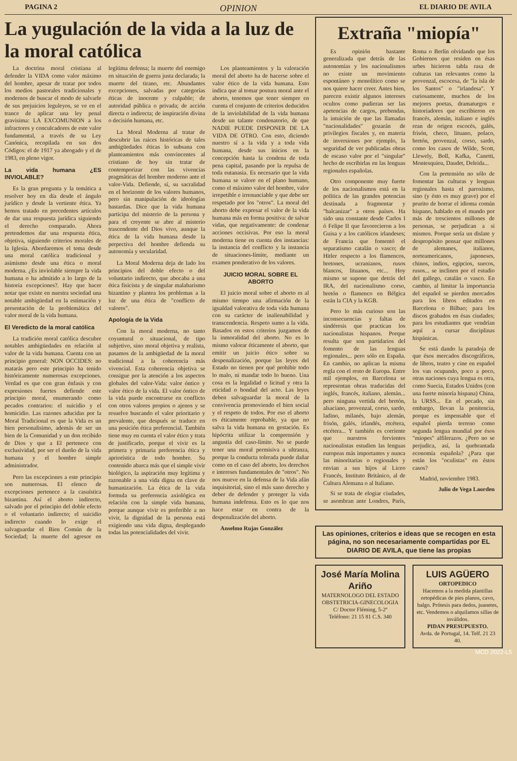PAGINA 2 OPINION EL DIARIO DE AVILA
La yugulación de la vida a la luz de la moral católica
La doctrina moral cristiana al defender la VIDA como valor máximo del hombre, apesar de tratar por todos los medios pastorales tradicionales y modernos de buscar el modo de salvarle de sus prejuicios leguleyos, se ve en el trance de aplicar una ley penal gravisima: LA EXCOMUNION a los infractores y conculcadores de este valor fundamental, a través de su Ley Canónica, recopilada en sus dos Códigos: el de 1917 ya abrogado y el de 1983, en pleno vigor.
La vida humana ¿ES INVIOLABLE?
Es la gran pregunta y la temática a resolver hoy en día desde el ángulo jurídico y desde la vertiente ética. Ya hemos tratado en precedentes artículos de dar una respuesta jurídica siguiendo el derecho comparado. Ahora pretendemos dar una respuesta ética, objetiva, siguiendo criterios morales de la Iglesia. Abordaremos el tema desde una moral católica tradicional y asimismo desde una ética o moral moderna. ¿Es inviolable siempre la vida humana o ha admitido a lo largo de la historia excepciones?. Hay que hacer notar que existe en nuestra sociedad una notable ambigüedad en la estimación y presentación de la problemática del valor moral de la vida humana.
El Veredicto de la moral católica
La tradición moral católica descubre notables ambigüedades en relación al valor de la vida humana. Cuenta con un principio general: NON OCCIDES: no matarás pero este principio ha tenido históricamente numerosas excepciones. Verdad es que con gran énfasis y con expresiones fuertes defiende este principio moral, enumerando como pecados contrarios: el suicidio y el homicidio. Las razones aducidas por la Moral Tradicional es que la Vida es un bien personalisimo, además de ser un bien de la Comunidad y un don recibido de Dios y que a El pertenece con exclusividad, por ser el dueño de la vida humana y el hombre simple administrador.
Pero las excepciones a este principio son numerosas. El elenco de excepciones pertenece a la casuística bizantina. Así el aborto indirecto, salvado por el principio del doble efecto o el voluntario indirecto; el suicidio indirecto cuando lo exige el salvaguardar el Bien Común de la Sociedad; la muerte del agresor en legítima defensa; la muerte del enemigo en situación de guerra justa declarada; la muerte del tirano, etc. Abundantes excepciones, salvadas por categorías éticas de inocente y culpable; de autoridad pública o privada; de acción directa o indirecta; de inspiración divina o decisión humana, etc.
La Moral Moderna al tratar de descubrir las raices históricas de tales ambigüedades éticas lo subsana con planteamientos más convincentes al cristiano de hoy sin tratar de contemporizar con las vivencias pragmáticas del hombre moderno ante el valor-Vida. Defiende, sí, su sacralidad en el horizonte de los valores humanos, pero sin manipulación de ideologías bastardas. Dice que la vida humana participa del misterio de la persona y para el creyente se abre al misterio trascendente del Dios vivo, aunque la ética de la vida humana desde la perpectiva del hombre defienda su autonomía y secularidad.
La Moral Moderna deja de lado los principios del doble efecto o del voluntario indirecto, que abocaba a una ética fisicista y de singular malabarismo bizantino y plantea los problemas a la luz de una ética de "conflicto de valores".
Apología de la Vida
Con la moral moderna, no tanto coyuntural o situacional, de tipo subjetivo, sino moral objetiva y realista, pasamos de la ambigüedad de la moral tradicional a la coherencia más vivencial. Esta coherencia objetiva se consigue por la atención a los aspectos globales del valor-Vida: valor óntico y valor ético de la vida. El valor óntico de la vida puede encontrarse en conflicto con otros valores propios o ajenos y se resuelve buscando el valor prioritario y prevalente, que después se traduce en una posición ética preferencial. También tiene muy en cuenta el valor ético y trata de justificarlo, porque el vivir es la primera y primaria preferencia ética y apriorística de todo hombre. Su contenido abarca más que el simple vivir biológico, la aspiración muy legítima y razonable a una vida digna en clave de humanización. La ética de la vida formula su preferencia axiológica en relación con la simple vida humana, porque aunque vivir es preferible a no vivir, la dignidad de la persona está exigiendo una vida digna, desplegando todas las potencialidades del vivir.
Los planteamientos y la valoración moral del aborto ha de hacerse sobre el valor ético de la vida humana. Esto indica que al tomar postura moral ante el aborto, tenemos que tener siempre en cuenta el conjunto de criterios deducidos de la inviolabilidad de la vida humana desde un talante condenatorio, de que NADIE PUEDE DISPONER DE LA VIDA DE OTRO. Con esto, diciendo nuestro sí a la vida y a toda vida humana, desde sus inicios en la concepción hasta la condena de toda pena capital, pasando por la repulsa de toda eutanasia. Es necesario que la vida humana se valore en el plano humano, como el máximo valor del hombre, valor irrepetible e irrenunciable y que debe ser respetado por los "otros". La moral del aborto debe expresar el valor de la vida humana más en forma positiva: de salvar vidas, que negativamente: de condenar acciones occisivas. Por eso la moral moderna tiene en cuenta dos instancias: la instancia del conflicto y la instancia de situaciones-límite, mediante un examen ponderativo de los valores.
JUICIO MORAL SOBRE EL ABORTO
El juicio moral sobre el aborto es al mismo tiempo una afirmación de la igualdad valorativa de toda vida humana con su carácter de inalienabilidad y transcendencia. Respeto sumo a la vida. Basados en estos criterios juzgamos de la inmoralidad del aborto. No es lo mismo valorar éticamente el aborto, que emitir un juicio ético sobre su despenalización, porque las leyes del Estado no tienen por qué prohibir todo lo malo, ni mandar todo lo bueno. Una cosa es la legalidad o licitud y otra la eticidad o bondad del acto. Las leyes deben salvaguardar la moral de la convivencia promoviendo el bien social y el respeto de todos. Por eso el aborto es éticamente reprobable, ya que no salva la vida humana en gestación. Es hipócrita utilizar la comprensión y angustia del caso-límite. No se puede tener una moral permisiva a ultranza, porque la conducta tolerada puede dañar como en el caso del aborto, los derechos e intereses fundamentales de "otros". No nos mueve en la defensa de la Vida afán inquisitorial, sino el más sano derecho y deber de defender y proteger la vida humana indefensa. Esto es lo que nos hace estar en contra de la despenalización del aborto.
Anselmo Rujas González
Extraña "miopía"
Es opinión bastante generalizada que detrás de las autonomías y los nacionalismos no existe un movimiento espontáneo y monolítico como se nos quiere hacer creer. Antes bien, parecen existir algunos intereses ocultos como pudieran ser las apetencias de cargos, prebendas, la intuición de que las llamadas "nacionalidades" gozarán de privilegios fiscales y, en materia de inversiones por ejemplo, la seguridad de ver publicadas obras de escaso valor por el "singular" hecho de escribirlas en las lenguas regionales españolas.
Otro componente muy fuerte de los nacionalismos está en la política de las grandes potencias destinada a fragmentar y "balcanizar" a otros países. Ha sido una constante desde Carlos I ó Felipe II que favorecieron a los Guisa y a los católicos irlandeses; de Francia que fomentó el separatismo catalán o vasco; de Hitler respecto a los flamencos, bretones, ucranianos, rusos blancos, lituanos, etc... Hoy mismo se supone que detrás del IRA, del nacionalismo corso, bretón o flamenco en Bélgica están la CIA y la KGB.
Pero lo más curioso son las inconsecuencias y faltas de sindéresis que practican los nacionalistas hispanos. Porque resulta que son partidarios del fomento de las lenguas regionales... pero sólo en España. En cambio, no aplican la misma regla con el resto de Europa. Entre mil ejemplos, en Barcelona se representan obras traducidas del inglés, francés, italiano, alemán... pero ninguna vertida del bretón, alsaciano, provenzal, corso, sardo, ladino, milanés, bajo alemán, frisón, galés, irlandés, etcétera, etcétera... Y también es corriente que nuestros fervientes nacionalistas estudien las lenguas europeas más importantes y nunca las minoritarias o regionales y envian a sus hijos al Liceo Francés, Instituto Británico, al de Cultura Alemana o al Italiano.
Si se trata de elogiar ciudades, se asombran ante Londres, París, Roma o Berlín olvidando que los Gobiernos que residen en ésas urbes hicieron tabla rasa de culturas tan relevantes como la provenzal, escocesa, de "la isla de los Santos" o "irlandesa". Y curiosamente, muchos de los mejores poetas, dramaturgos e historiadores que escribieron en francés, alemán, italiano e inglés eran de origen escocés, galés, frisón, checo, lituano, polaco, bretón, provenzal, corso, sardo, como los casos de Wilde, Scott, Llewely, Boll, Kafka, Canetti, Montesquieu, Daudet, Deleida...
Con la pretensión no sólo de fomentar las culturas y lenguas regionales hasta el paroxismo, sino (y ésto es muy grave) por el prurito de borrar el idioma común hispano, hablado en el mundo por más de trescientos millones de personas, se perjudican a si mismos. Porque sería un dislate y despropósito pensar que millones de alemanes, italianos, norteamericanos, japoneses, chinos, indios, egipcios, suecos, rusos... se inclinen por el estudio del gallego, catalán o vasco. En cambio, al limitar la importancia del español se pierden mercados para los libros editados en Barcelona o Bilbao; para los discos grabados en ésas ciudades; para los estudiantes que vendrían aquí a cursar disciplinas hispánicas.
Se está dando la paradoja de que ésos mercados discográficos, de libros, teatro y cine en español los van ocupando, poco a poco, otras naciones cuya lengua es otra, como Suecia, Estados Unidos (con una fuerte minoría hispana) China, la URSS... En el pecado, sin embargo, llevan la penitencia, porque es impensable que el español pierda terreno como segunda lengua mundial por ésos "miopes" alfilerazos. ¿Pero no se perjudica, así, la quebrantada economía española? ¿Para que están los "oculistas" en éstos casos?
Madrid, noviembre 1983.
Julio de Vega Laorden
Las opiniones, criterios e ideas que se recogen en esta página, no son necesariamente compartidas por EL DIARIO DE AVILA, que tiene las propias
José María Molina Ariño
MATERNOLOGO DEL ESTADO
OBSTETRICIA-GINECOLOGIA
C/ Doctor Fléming, 5-2º
Teléfono: 21 15 81 C.S. 340
LUIS AGÜERO
ORTOPEDICO
Hacemos a la medida plantillas ortopédicas de pies planos, cavo, balgo. Prótesis para dedos, juanetes, etc. Vendemos o alquilamos sillas de inválidos.
PIDAN PRESUPUESTO.
Avda. de Portugal, 14. Telf. 21 23 40.
MCD 2022-L5